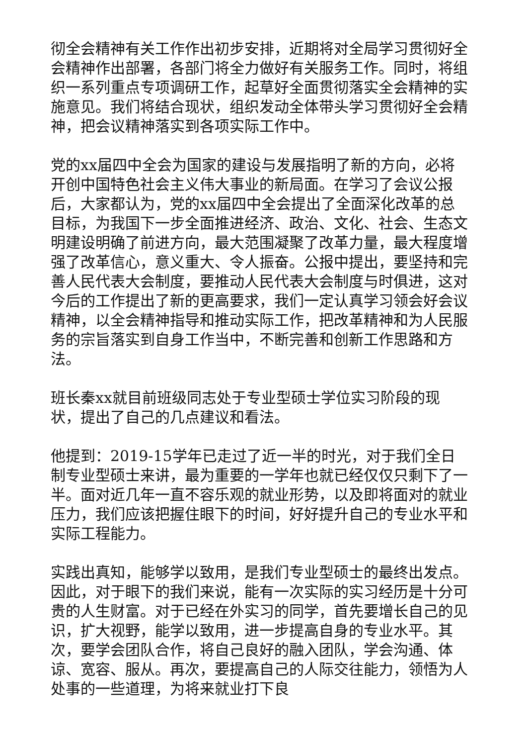彻全会精神有关工作作出初步安排，近期将对全局学习贯彻好全会精神作出部署，各部门将全力做好有关服务工作。同时，将组织一系列重点专项调研工作，起草好全面贯彻落实全会精神的实施意见。我们将结合现状，组织发动全体带头学习贯彻好全会精神，把会议精神落实到各项实际工作中。
党的xx届四中全会为国家的建设与发展指明了新的方向，必将开创中国特色社会主义伟大事业的新局面。在学习了会议公报后，大家都认为，党的xx届四中全会提出了全面深化改革的总目标，为我国下一步全面推进经济、政治、文化、社会、生态文明建设明确了前进方向，最大范围凝聚了改革力量，最大程度增强了改革信心，意义重大、令人振奋。公报中提出，要坚持和完善人民代表大会制度，要推动人民代表大会制度与时俱进，这对今后的工作提出了新的更高要求，我们一定认真学习领会好会议精神，以全会精神指导和推动实际工作，把改革精神和为人民服务的宗旨落实到自身工作当中，不断完善和创新工作思路和方法。
班长秦xx就目前班级同志处于专业型硕士学位实习阶段的现状，提出了自己的几点建议和看法。
他提到：2019-15学年已走过了近一半的时光，对于我们全日制专业型硕士来讲，最为重要的一学年也就已经仅仅只剩下了一半。面对近几年一直不容乐观的就业形势，以及即将面对的就业压力，我们应该把握住眼下的时间，好好提升自己的专业水平和实际工程能力。
实践出真知，能够学以致用，是我们专业型硕士的最终出发点。因此，对于眼下的我们来说，能有一次实际的实习经历是十分可贵的人生财富。对于已经在外实习的同学，首先要增长自己的见识，扩大视野，能学以致用，进一步提高自身的专业水平。其次，要学会团队合作，将自己良好的融入团队，学会沟通、体谅、宽容、服从。再次，要提高自己的人际交往能力，领悟为人处事的一些道理，为将来就业打下良